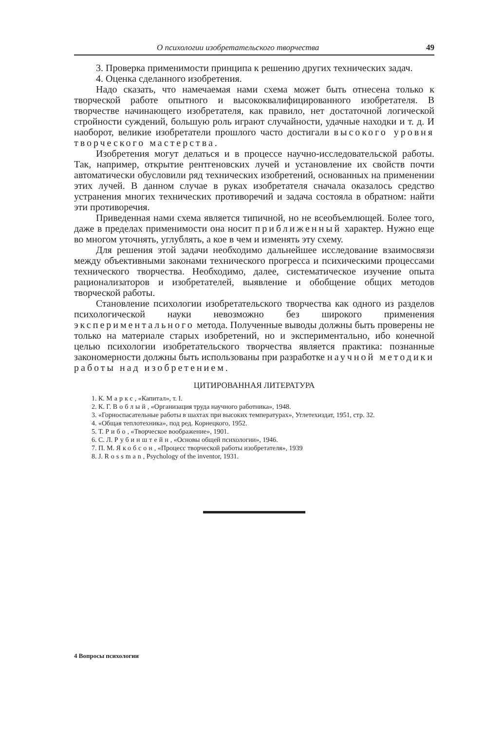О психологии изобретательского творчества 49
3. Проверка применимости принципа к решению других технических задач.
4. Оценка сделанного изобретения.
Надо сказать, что намечаемая нами схема может быть отнесена только к творческой работе опытного и высококвалифицированного изобретателя. В творчестве начинающего изобретателя, как правило, нет достаточной логической стройности суждений, большую роль играют случайности, удачные находки и т. д. И наоборот, великие изобретатели прошлого часто достигали высокого уровня творческого мастерства.
Изобретения могут делаться и в процессе научно-исследовательской работы. Так, например, открытие рентгеновских лучей и установление их свойств почти автоматически обусловили ряд технических изобретений, основанных на применении этих лучей. В данном случае в руках изобретателя сначала оказалось средство устранения многих технических противоречий и задача состояла в обратном: найти эти противоречия.
Приведенная нами схема является типичной, но не всеобъемлющей. Более того, даже в пределах применимости она носит приближенный характер. Нужно еще во многом уточнять, углублять, а кое в чем и изменять эту схему.
Для решения этой задачи необходимо дальнейшее исследование взаимосвязи между объективными законами технического прогресса и психическими процессами технического творчества. Необходимо, далее, систематическое изучение опыта рационализаторов и изобретателей, выявление и обобщение общих методов творческой работы.
Становление психологии изобретательского творчества как одного из разделов психологической науки невозможно без широкого применения экспериментального метода. Полученные выводы должны быть проверены не только на материале старых изобретений, но и экспериментально, ибо конечной целью психологии изобретательского творчества является практика: познанные закономерности должны быть использованы при разработке научной методики работы над изобретением.
ЦИТИРОВАННАЯ ЛИТЕРАТУРА
1. К. Маркс, «Капитал», т. I.
2. К. Г. Воблый, «Организация труда научного работника», 1948.
3. «Горноспасательные работы в шахтах при высоких температурах», Углетехиздат, 1951, стр. 32.
4. «Общая теплотехника», под ред. Корнецкого, 1952.
5. Т. Рибо, «Творческое воображение», 1901.
6. С. Л. Рубинштейн, «Основы общей психологии», 1946.
7. П. М. Якобсон, «Процесс творческой работы изобретателя», 1939
8. J. Rossman, Psychology of the inventor, 1931.
4 Вопросы психологии